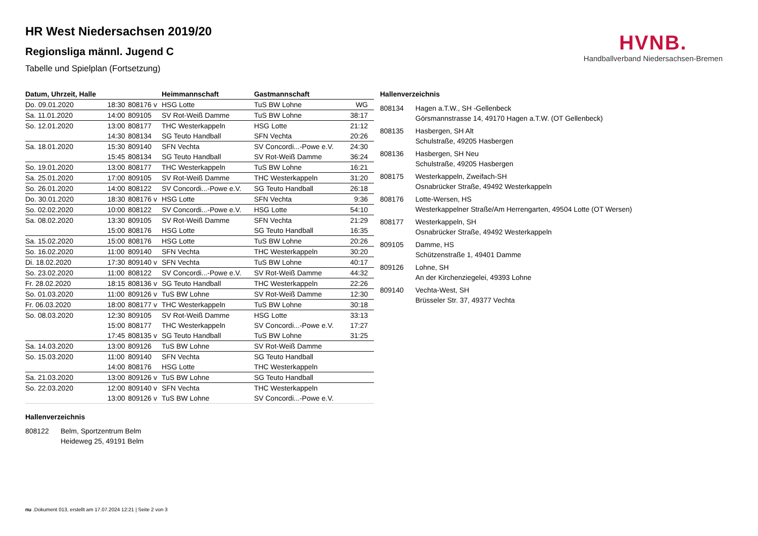HVNB.
Handballverband Niedersachsen-Bremen
HR West Niedersachsen 2019/20
Regionsliga männl. Jugend C
Tabelle und Spielplan (Fortsetzung)
| Datum, Uhrzeit, Halle | | | Heimmannschaft | Gastmannschaft | |
| --- | --- | --- | --- | --- | --- |
| Do. 09.01.2020 | 18:30 | 808176 v | HSG Lotte | TuS BW Lohne | WG |
| Sa. 11.01.2020 | 14:00 | 809105 | SV Rot-Weiß Damme | TuS BW Lohne | 38:17 |
| So. 12.01.2020 | 13:00 | 808177 | THC Westerkappeln | HSG Lotte | 21:12 |
| | 14:30 | 808134 | SG Teuto Handball | SFN Vechta | 20:26 |
| Sa. 18.01.2020 | 15:30 | 809140 | SFN Vechta | SV Concordi...-Powe e.V. | 24:30 |
| | 15:45 | 808134 | SG Teuto Handball | SV Rot-Weiß Damme | 36:24 |
| So. 19.01.2020 | 13:00 | 808177 | THC Westerkappeln | TuS BW Lohne | 16:21 |
| Sa. 25.01.2020 | 17:00 | 809105 | SV Rot-Weiß Damme | THC Westerkappeln | 31:20 |
| So. 26.01.2020 | 14:00 | 808122 | SV Concordi...-Powe e.V. | SG Teuto Handball | 26:18 |
| Do. 30.01.2020 | 18:30 | 808176 v | HSG Lotte | SFN Vechta | 9:36 |
| So. 02.02.2020 | 10:00 | 808122 | SV Concordi...-Powe e.V. | HSG Lotte | 54:10 |
| Sa. 08.02.2020 | 13:30 | 809105 | SV Rot-Weiß Damme | SFN Vechta | 21:29 |
| | 15:00 | 808176 | HSG Lotte | SG Teuto Handball | 16:35 |
| Sa. 15.02.2020 | 15:00 | 808176 | HSG Lotte | TuS BW Lohne | 20:26 |
| So. 16.02.2020 | 11:00 | 809140 | SFN Vechta | THC Westerkappeln | 30:20 |
| Di. 18.02.2020 | 17:30 | 809140 v | SFN Vechta | TuS BW Lohne | 40:17 |
| So. 23.02.2020 | 11:00 | 808122 | SV Concordi...-Powe e.V. | SV Rot-Weiß Damme | 44:32 |
| Fr. 28.02.2020 | 18:15 | 808136 v | SG Teuto Handball | THC Westerkappeln | 22:26 |
| So. 01.03.2020 | 11:00 | 809126 v | TuS BW Lohne | SV Rot-Weiß Damme | 12:30 |
| Fr. 06.03.2020 | 18:00 | 808177 v | THC Westerkappeln | TuS BW Lohne | 30:18 |
| So. 08.03.2020 | 12:30 | 809105 | SV Rot-Weiß Damme | HSG Lotte | 33:13 |
| | 15:00 | 808177 | THC Westerkappeln | SV Concordi...-Powe e.V. | 17:27 |
| | 17:45 | 808135 v | SG Teuto Handball | TuS BW Lohne | 31:25 |
| Sa. 14.03.2020 | 13:00 | 809126 | TuS BW Lohne | SV Rot-Weiß Damme | |
| So. 15.03.2020 | 11:00 | 809140 | SFN Vechta | SG Teuto Handball | |
| | 14:00 | 808176 | HSG Lotte | THC Westerkappeln | |
| Sa. 21.03.2020 | 13:00 | 809126 v | TuS BW Lohne | SG Teuto Handball | |
| So. 22.03.2020 | 12:00 | 809140 v | SFN Vechta | THC Westerkappeln | |
| | 13:00 | 809126 v | TuS BW Lohne | SV Concordi...-Powe e.V. | |
Hallenverzeichnis
| 808134 | Hagen a.T.W., SH -Gellenbeck |
| | Görsmannstrasse 14, 49170 Hagen a.T.W. (OT Gellenbeck) |
| 808135 | Hasbergen, SH Alt |
| | Schulstraße, 49205 Hasbergen |
| 808136 | Hasbergen, SH Neu |
| | Schulstraße, 49205 Hasbergen |
| 808175 | Westerkappeln, Zweifach-SH |
| | Osnabrücker Straße, 49492 Westerkappeln |
| 808176 | Lotte-Wersen, HS |
| | Westerkappelner Straße/Am Herrengarten, 49504 Lotte (OT Wersen) |
| 808177 | Westerkappeln, SH |
| | Osnabrücker Straße, 49492 Westerkappeln |
| 809105 | Damme, HS |
| | Schützenstraße 1, 49401 Damme |
| 809126 | Lohne, SH |
| | An der Kirchenziegelei, 49393 Lohne |
| 809140 | Vechta-West, SH |
| | Brüsseler Str. 37, 49377 Vechta |
Hallenverzeichnis
| 808122 | Belm, Sportzentrum Belm |
| | Heideweg 25, 49191 Belm |
nu .Dokument 013, erstellt am 17.07.2024 12:21 | Seite 2 von 3